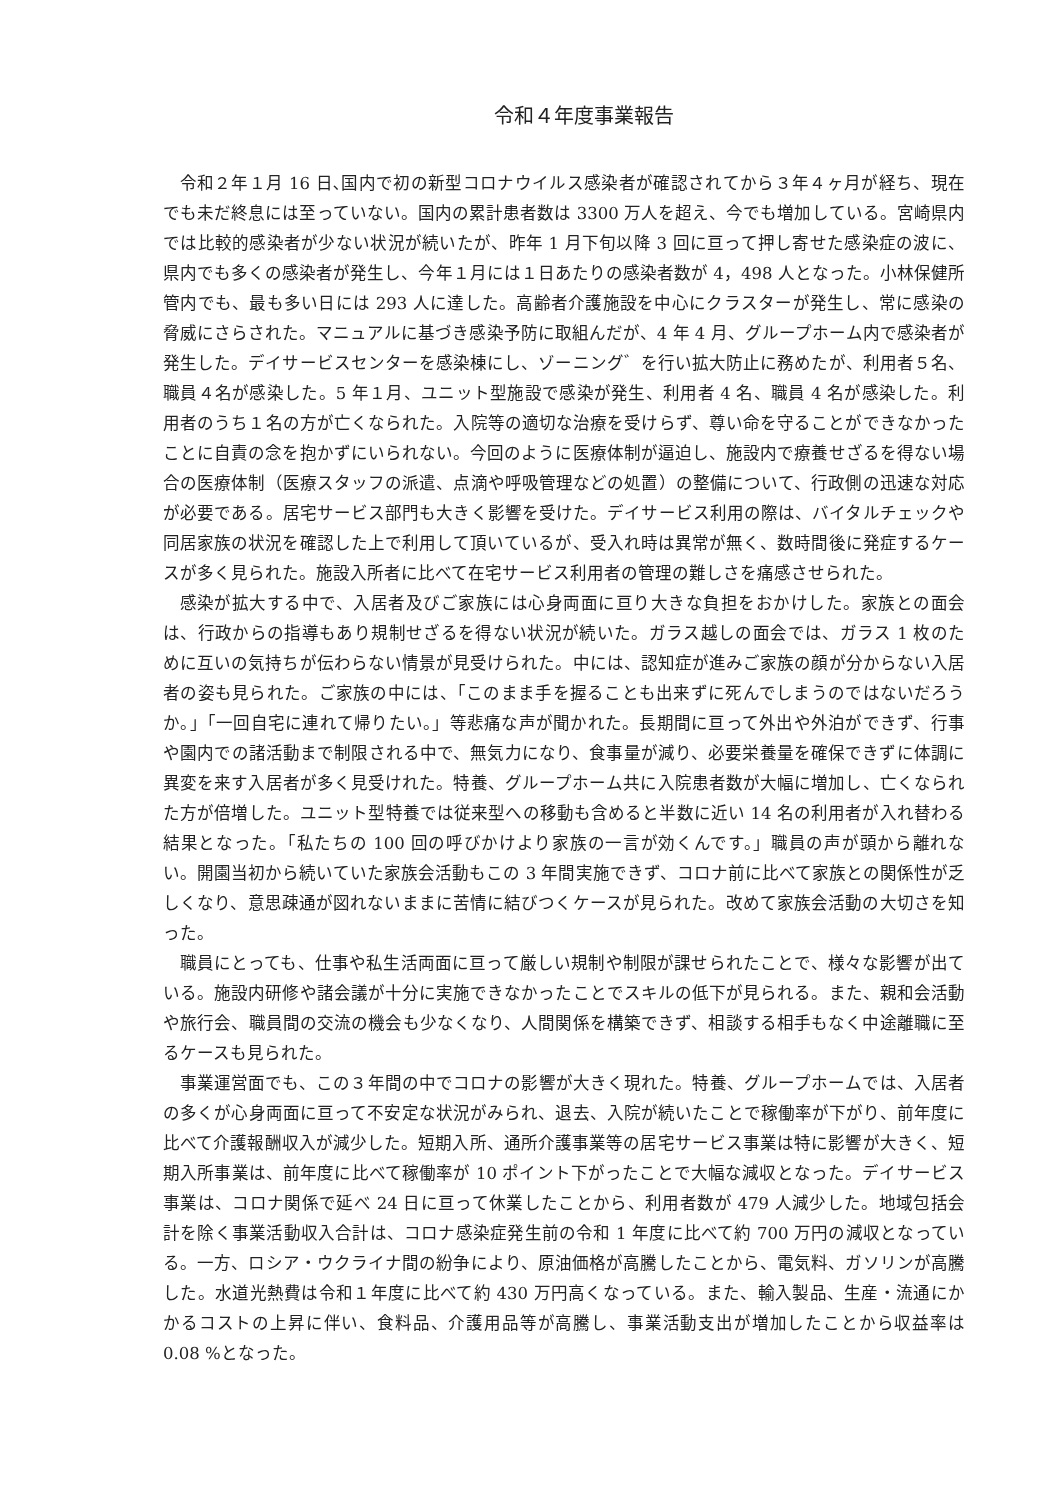令和４年度事業報告
令和２年１月 16 日､国内で初の新型コロナウイルス感染者が確認されてから３年４ヶ月が経ち、現在でも未だ終息には至っていない。国内の累計患者数は 3300 万人を超え、今でも増加している。宮崎県内では比較的感染者が少ない状況が続いたが、昨年 1 月下旬以降 3 回に亘って押し寄せた感染症の波に、県内でも多くの感染者が発生し、今年１月には１日あたりの感染者数が 4，498 人となった。小林保健所管内でも、最も多い日には 293 人に達した。高齢者介護施設を中心にクラスターが発生し、常に感染の脅威にさらされた。マニュアルに基づき感染予防に取組んだが、4 年 4 月、グループホーム内で感染者が発生した。デイサービスセンターを感染棟にし、ゾーニング゛を行い拡大防止に務めたが、利用者５名、職員４名が感染した。5 年１月、ユニット型施設で感染が発生、利用者 4 名、職員 4 名が感染した。利用者のうち１名の方が亡くなられた。入院等の適切な治療を受けらず、尊い命を守ることができなかったことに自責の念を抱かずにいられない。今回のように医療体制が逼迫し、施設内で療養せざるを得ない場合の医療体制（医療スタッフの派遣、点滴や呼吸管理などの処置）の整備について、行政側の迅速な対応が必要である。居宅サービス部門も大きく影響を受けた。デイサービス利用の際は、バイタルチェックや同居家族の状況を確認した上で利用して頂いているが、受入れ時は異常が無く、数時間後に発症するケースが多く見られた。施設入所者に比べて在宅サービス利用者の管理の難しさを痛感させられた。
感染が拡大する中で、入居者及びご家族には心身両面に亘り大きな負担をおかけした。家族との面会は、行政からの指導もあり規制せざるを得ない状況が続いた。ガラス越しの面会では、ガラス 1 枚のために互いの気持ちが伝わらない情景が見受けられた。中には、認知症が進みご家族の顔が分からない入居者の姿も見られた。ご家族の中には、「このまま手を握ることも出来ずに死んでしまうのではないだろうか。」「一回自宅に連れて帰りたい。」等悲痛な声が聞かれた。長期間に亘って外出や外泊ができず、行事や園内での諸活動まで制限される中で、無気力になり、食事量が減り、必要栄養量を確保できずに体調に異変を来す入居者が多く見受けれた。特養、グループホーム共に入院患者数が大幅に増加し、亡くなられた方が倍増した。ユニット型特養では従来型への移動も含めると半数に近い 14 名の利用者が入れ替わる結果となった。「私たちの 100 回の呼びかけより家族の一言が効くんです。」職員の声が頭から離れない。開園当初から続いていた家族会活動もこの 3 年間実施できず、コロナ前に比べて家族との関係性が乏しくなり、意思疎通が図れないままに苦情に結びつくケースが見られた。改めて家族会活動の大切さを知った。
職員にとっても、仕事や私生活両面に亘って厳しい規制や制限が課せられたことで、様々な影響が出ている。施設内研修や諸会議が十分に実施できなかったことでスキルの低下が見られる。また、親和会活動や旅行会、職員間の交流の機会も少なくなり、人間関係を構築できず、相談する相手もなく中途離職に至るケースも見られた。
事業運営面でも、この３年間の中でコロナの影響が大きく現れた。特養、グループホームでは、入居者の多くが心身両面に亘って不安定な状況がみられ、退去、入院が続いたことで稼働率が下がり、前年度に比べて介護報酬収入が減少した。短期入所、通所介護事業等の居宅サービス事業は特に影響が大きく、短期入所事業は、前年度に比べて稼働率が 10 ポイント下がったことで大幅な減収となった。デイサービス事業は、コロナ関係で延べ 24 日に亘って休業したことから、利用者数が 479 人減少した。地域包括会計を除く事業活動収入合計は、コロナ感染症発生前の令和 1 年度に比べて約 700 万円の減収となっている。一方、ロシア・ウクライナ間の紛争により、原油価格が高騰したことから、電気料、ガソリンが高騰した。水道光熱費は令和１年度に比べて約 430 万円高くなっている。また、輸入製品、生産・流通にかかるコストの上昇に伴い、食料品、介護用品等が高騰し、事業活動支出が増加したことから収益率は 0.08 %となった。